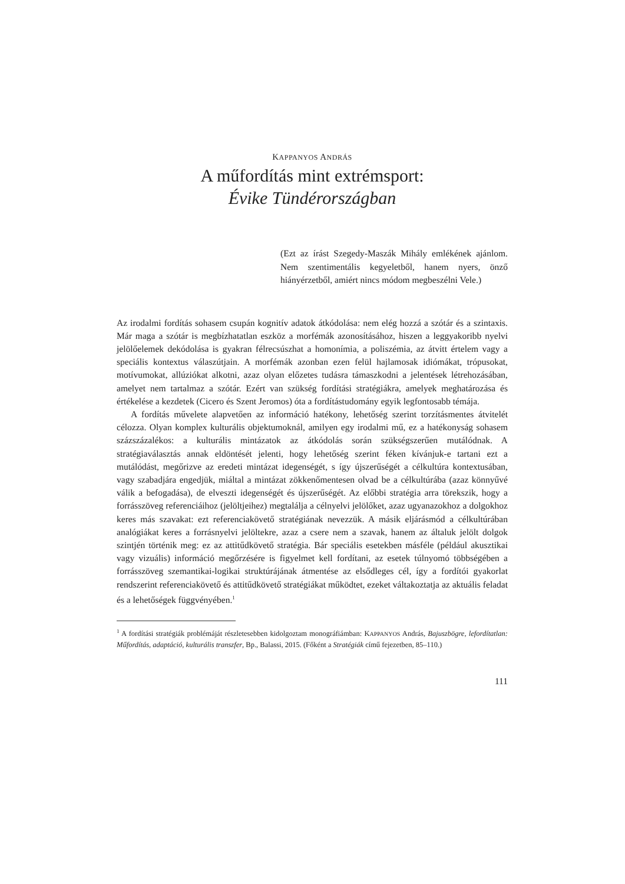KAPPANYOS ANDRÁS
A műfordítás mint extrémsport:
Évike Tündérországban
(Ezt az írást Szegedy-Maszák Mihály emlékének ajánlom. Nem szentimentális kegyeletből, hanem nyers, önző hiányérzetből, amiért nincs módom megbeszélni Vele.)
Az irodalmi fordítás sohasem csupán kognitív adatok átkódolása: nem elég hozzá a szótár és a szintaxis. Már maga a szótár is megbízhatatlan eszköz a morfémák azonosításához, hiszen a leggyakoribb nyelvi jelölőelemek dekódolása is gyakran félrecsúszhat a homonímia, a poliszémia, az átvitt értelem vagy a speciális kontextus válaszútjain. A morfémák azonban ezen felül hajlamosak idiómákat, trópusokat, motívumokat, allúziókat alkotni, azaz olyan előzetes tudásra támaszkodni a jelentések létrehozásában, amelyet nem tartalmaz a szótár. Ezért van szükség fordítási stratégiákra, amelyek meghatározása és értékelése a kezdetek (Cicero és Szent Jeromos) óta a fordítástudomány egyik legfontosabb témája.
A fordítás művelete alapvetően az információ hatékony, lehetőség szerint torzításmentes átvitelét célozza. Olyan komplex kulturális objektumoknál, amilyen egy irodalmi mű, ez a hatékonyság sohasem százszázalékos: a kulturális mintázatok az átkódolás során szükségszerűen mutálódnak. A stratégiaválasztás annak eldöntését jelenti, hogy lehetőség szerint féken kívánjuk-e tartani ezt a mutálódást, megőrizve az eredeti mintázat idegenségét, s így újszerűségét a célkultúra kontextusában, vagy szabadjára engedjük, miáltal a mintázat zökkenőmentesen olvad be a célkultúrába (azaz könnyűvé válik a befogadása), de elveszti idegenségét és újszerűségét. Az előbbi stratégia arra törekszik, hogy a forrásszöveg referenciáihoz (jelöltjeihez) megtalálja a célnyelvi jelölőket, azaz ugyanazokhoz a dolgokhoz keres más szavakat: ezt referenciakövető stratégiának nevezzük. A másik eljárásmód a célkultúrában analógiákat keres a forrásnyelvi jelöltekre, azaz a csere nem a szavak, hanem az általuk jelölt dolgok szintjén történik meg: ez az attitűdkövető stratégia. Bár speciális esetekben másféle (például akusztikai vagy vizuális) információ megőrzésére is figyelmet kell fordítani, az esetek túlnyomó többségében a forrásszöveg szemantikai-logikai struktúrájának átmentése az elsődleges cél, így a fordítói gyakorlat rendszerint referenciakövető és attitűdkövető stratégiákat működtet, ezeket váltakoztatja az aktuális feladat és a lehetőségek függvényében.<sup>1</sup>
<sup>1</sup> A fordítási stratégiák problémáját részletesebben kidolgoztam monográfiámban: KAPPANYOS András, Bajuszbögre, lefordítatlan: Műfordítás, adaptáció, kulturális transzfer, Bp., Balassi, 2015. (Főként a Stratégiák című fejezetben, 85–110.)
111